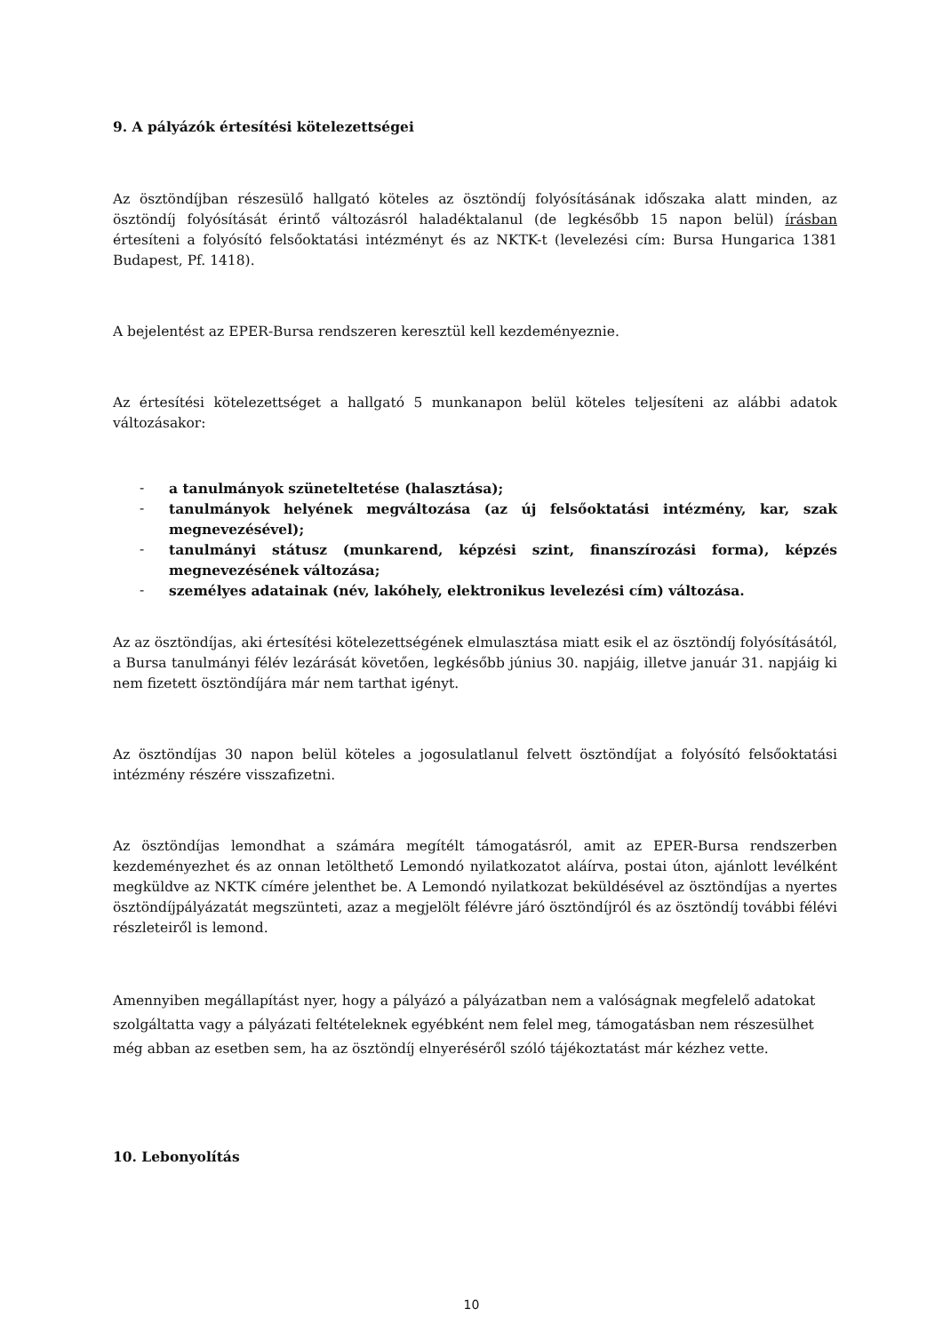9. A pályázók értesítési kötelezettségei
Az ösztöndíjban részesülő hallgató köteles az ösztöndíj folyósításának időszaka alatt minden, az ösztöndíj folyósítását érintő változásról haladéktalanul (de legkésőbb 15 napon belül) írásban értesíteni a folyósító felsőoktatási intézményt és az NKTK-t (levelezési cím: Bursa Hungarica 1381 Budapest, Pf. 1418).
A bejelentést az EPER-Bursa rendszeren keresztül kell kezdeményeznie.
Az értesítési kötelezettséget a hallgató 5 munkanapon belül köteles teljesíteni az alábbi adatok változásakor:
- a tanulmányok szüneteltetése (halasztása);
- tanulmányok helyének megváltozása (az új felsőoktatási intézmény, kar, szak megnevezésével);
- tanulmányi státusz (munkarend, képzési szint, finanszírozási forma), képzés megnevezésének változása;
- személyes adatainak (név, lakóhely, elektronikus levelezési cím) változása.
Az az ösztöndíjas, aki értesítési kötelezettségének elmulasztása miatt esik el az ösztöndíj folyósításától, a Bursa tanulmányi félév lezárását követően, legkésőbb június 30. napjáig, illetve január 31. napjáig ki nem fizetett ösztöndíjára már nem tarthat igényt.
Az ösztöndíjas 30 napon belül köteles a jogosulatlanul felvett ösztöndíjat a folyósító felsőoktatási intézmény részére visszafizetni.
Az ösztöndíjas lemondhat a számára megítélt támogatásról, amit az EPER-Bursa rendszerben kezdeményezhet és az onnan letölthető Lemondó nyilatkozatot aláírva, postai úton, ajánlott levélként megküldve az NKTK címére jelenthet be. A Lemondó nyilatkozat beküldésével az ösztöndíjas a nyertes ösztöndíjpályázatát megszünteti, azaz a megjelölt félévre járó ösztöndíjról és az ösztöndíj további félévi részleteiről is lemond.
Amennyiben megállapítást nyer, hogy a pályázó a pályázatban nem a valóságnak megfelelő adatokat szolgáltatta vagy a pályázati feltételeknek egyébként nem felel meg, támogatásban nem részesülhet még abban az esetben sem, ha az ösztöndíj elnyeréséről szóló tájékoztatást már kézhez vette.
10. Lebonyolítás
10